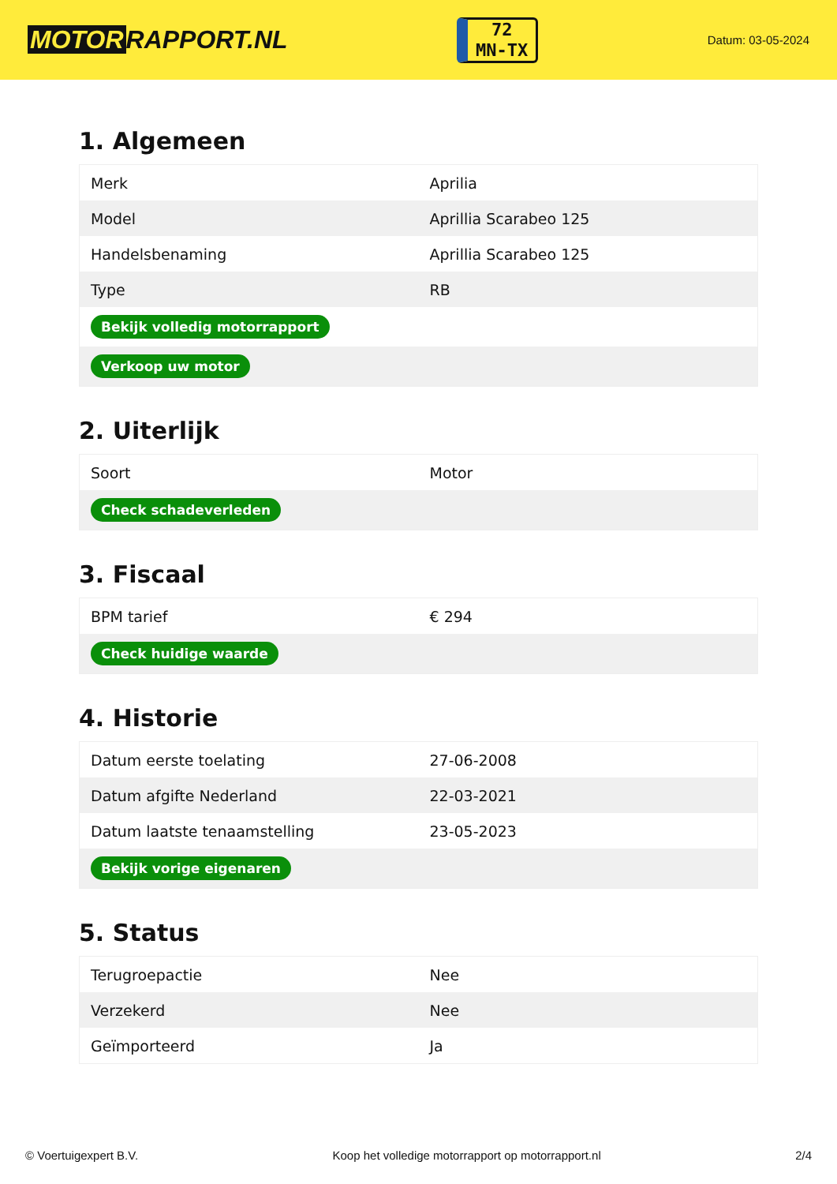MOTOR RAPPORT.NL
72
MN-TX
Datum: 03-05-2024
1. Algemeen
| Merk | Aprilia |
| Model | Aprillia Scarabeo 125 |
| Handelsbenaming | Aprillia Scarabeo 125 |
| Type | RB |
| Bekijk volledig motorrapport | |
| Verkoop uw motor | |
2. Uiterlijk
| Soort | Motor |
| Check schadeverleden | |
3. Fiscaal
| BPM tarief | € 294 |
| Check huidige waarde | |
4. Historie
| Datum eerste toelating | 27-06-2008 |
| Datum afgifte Nederland | 22-03-2021 |
| Datum laatste tenaamstelling | 23-05-2023 |
| Bekijk vorige eigenaren | |
5. Status
| Terugroepactie | Nee |
| Verzekerd | Nee |
| Geïmporteerd | Ja |
© Voertuigexpert B.V. Koop het volledige motorrapport op motorrapport.nl 2/4